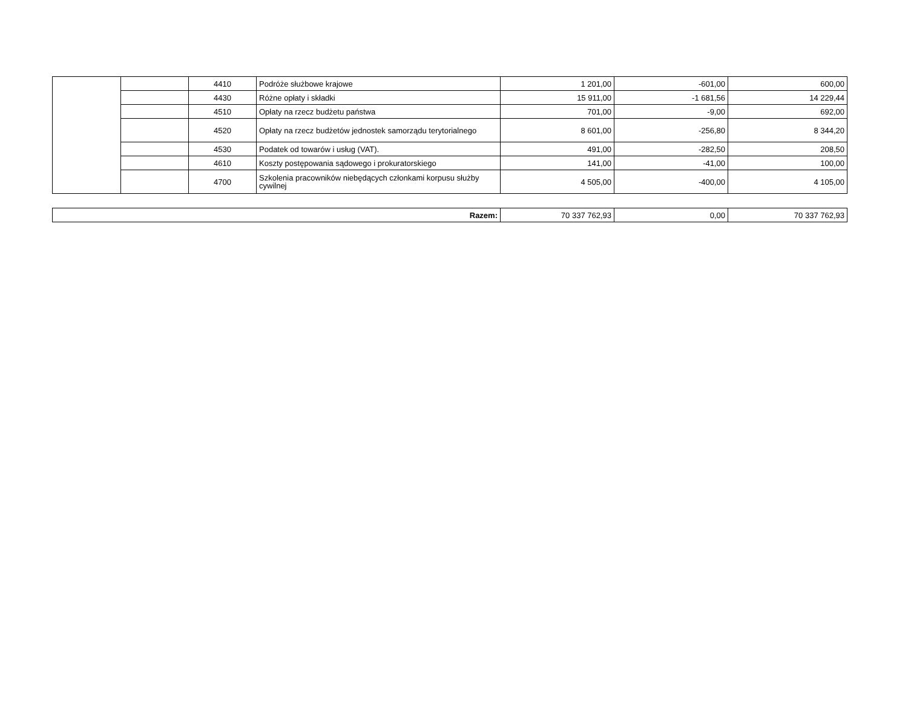| | | 4410 | Podróże służbowe krajowe | 1 201,00 | -601,00 | 600,00 |
| | | 4430 | Różne opłaty i składki | 15 911,00 | -1 681,56 | 14 229,44 |
| | | 4510 | Opłaty na rzecz budżetu państwa | 701,00 | -9,00 | 692,00 |
| | | 4520 | Opłaty na rzecz budżetów jednostek samorządu terytorialnego | 8 601,00 | -256,80 | 8 344,20 |
| | | 4530 | Podatek od towarów i usług (VAT). | 491,00 | -282,50 | 208,50 |
| | | 4610 | Koszty postępowania sądowego i prokuratorskiego | 141,00 | -41,00 | 100,00 |
| | | 4700 | Szkolenia pracowników niebędących członkami korpusu służby cywilnej | 4 505,00 | -400,00 | 4 105,00 |
| Razem: | 70 337 762,93 | 0,00 | 70 337 762,93 |